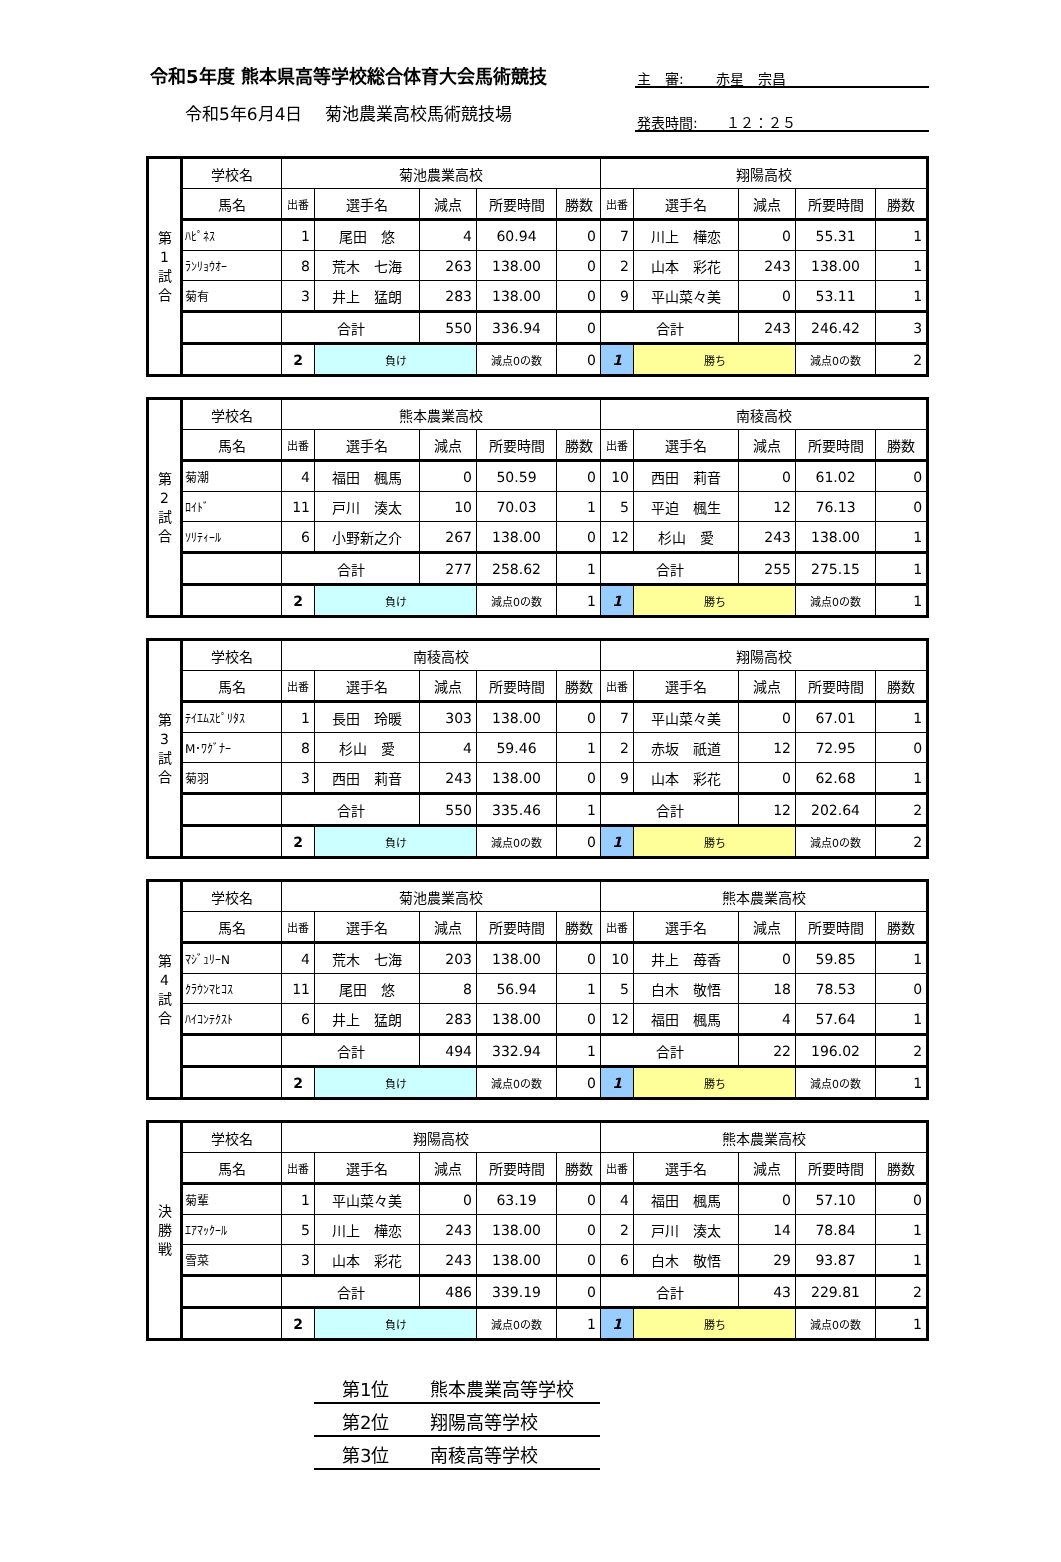令和5年度 熊本県高等学校総合体育大会馬術競技
令和5年6月4日　 菊池農業高校馬術競技場
主　審:　　 赤星　宗昌
発表時間:　　１２：２５
| 第 1 試 合 | 学校名 | 菊池農業高校 | | | | | 翔陽高校 | | | | |
| | 馬名 | 出番 | 選手名 | 減点 | 所要時間 | 勝数 | 出番 | 選手名 | 減点 | 所要時間 | 勝数 |
| | ﾊﾋﾟﾈｽ | 1 | 尾田 悠 | 4 | 60.94 | 0 | 7 | 川上 樺恋 | 0 | 55.31 | 1 |
| | ﾗﾝﾘｮｳｵｰ | 8 | 荒木 七海 | 263 | 138.00 | 0 | 2 | 山本 彩花 | 243 | 138.00 | 1 |
| | 菊有 | 3 | 井上 猛朗 | 283 | 138.00 | 0 | 9 | 平山菜々美 | 0 | 53.11 | 1 |
| | | 合計 | | 550 | 336.94 | 0 | 合計 | | 243 | 246.42 | 3 |
| | | 2 | 負け | | 減点0の数 | 0 | 1 | 勝ち | | 減点0の数 | 2 |
| 第 2 試 合 | 学校名 | 熊本農業高校 | | | | | 南稜高校 | | | | |
| | 馬名 | 出番 | 選手名 | 減点 | 所要時間 | 勝数 | 出番 | 選手名 | 減点 | 所要時間 | 勝数 |
| | 菊潮 | 4 | 福田 楓馬 | 0 | 50.59 | 0 | 10 | 西田 莉音 | 0 | 61.02 | 0 |
| | ﾛｲﾄﾞ | 11 | 戸川 湊太 | 10 | 70.03 | 1 | 5 | 平迫 楓生 | 12 | 76.13 | 0 |
| | ｿﾘﾃｨｰﾙ | 6 | 小野新之介 | 267 | 138.00 | 0 | 12 | 杉山 愛 | 243 | 138.00 | 1 |
| | | 合計 | | 277 | 258.62 | 1 | 合計 | | 255 | 275.15 | 1 |
| | | 2 | 負け | | 減点0の数 | 1 | 1 | 勝ち | | 減点0の数 | 1 |
| 第 3 試 合 | 学校名 | 南稜高校 | | | | | 翔陽高校 | | | | |
| | 馬名 | 出番 | 選手名 | 減点 | 所要時間 | 勝数 | 出番 | 選手名 | 減点 | 所要時間 | 勝数 |
| | ﾃｲｴﾑｽﾋﾟﾘﾀｽ | 1 | 長田 玲暖 | 303 | 138.00 | 0 | 7 | 平山菜々美 | 0 | 67.01 | 1 |
| | M･ﾜｸﾞﾅｰ | 8 | 杉山 愛 | 4 | 59.46 | 1 | 2 | 赤坂 祇道 | 12 | 72.95 | 0 |
| | 菊羽 | 3 | 西田 莉音 | 243 | 138.00 | 0 | 9 | 山本 彩花 | 0 | 62.68 | 1 |
| | | 合計 | | 550 | 335.46 | 1 | 合計 | | 12 | 202.64 | 2 |
| | | 2 | 負け | | 減点0の数 | 0 | 1 | 勝ち | | 減点0の数 | 2 |
| 第 4 試 合 | 学校名 | 菊池農業高校 | | | | | 熊本農業高校 | | | | |
| | 馬名 | 出番 | 選手名 | 減点 | 所要時間 | 勝数 | 出番 | 選手名 | 減点 | 所要時間 | 勝数 |
| | ﾏｼﾞｭﾘｰN | 4 | 荒木 七海 | 203 | 138.00 | 0 | 10 | 井上 苺香 | 0 | 59.85 | 1 |
| | ｸﾗｳﾝﾏﾋｺｽ | 11 | 尾田 悠 | 8 | 56.94 | 1 | 5 | 白木 敬悟 | 18 | 78.53 | 0 |
| | ﾊｲｺﾝﾃｸｽﾄ | 6 | 井上 猛朗 | 283 | 138.00 | 0 | 12 | 福田 楓馬 | 4 | 57.64 | 1 |
| | | 合計 | | 494 | 332.94 | 1 | 合計 | | 22 | 196.02 | 2 |
| | | 2 | 負け | | 減点0の数 | 0 | 1 | 勝ち | | 減点0の数 | 1 |
| 決 勝 戦 | 学校名 | 翔陽高校 | | | | | 熊本農業高校 | | | | |
| | 馬名 | 出番 | 選手名 | 減点 | 所要時間 | 勝数 | 出番 | 選手名 | 減点 | 所要時間 | 勝数 |
| | 菊輩 | 1 | 平山菜々美 | 0 | 63.19 | 0 | 4 | 福田 楓馬 | 0 | 57.10 | 0 |
| | ｴｱﾏｯｸｰﾙ | 5 | 川上 樺恋 | 243 | 138.00 | 0 | 2 | 戸川 湊太 | 14 | 78.84 | 1 |
| | 雪菜 | 3 | 山本 彩花 | 243 | 138.00 | 0 | 6 | 白木 敬悟 | 29 | 93.87 | 1 |
| | | 合計 | | 486 | 339.19 | 0 | 合計 | | 43 | 229.81 | 2 |
| | | 2 | 負け | | 減点0の数 | 1 | 1 | 勝ち | | 減点0の数 | 1 |
第1位 熊本農業高等学校
第2位 翔陽高等学校
第3位 南稜高等学校